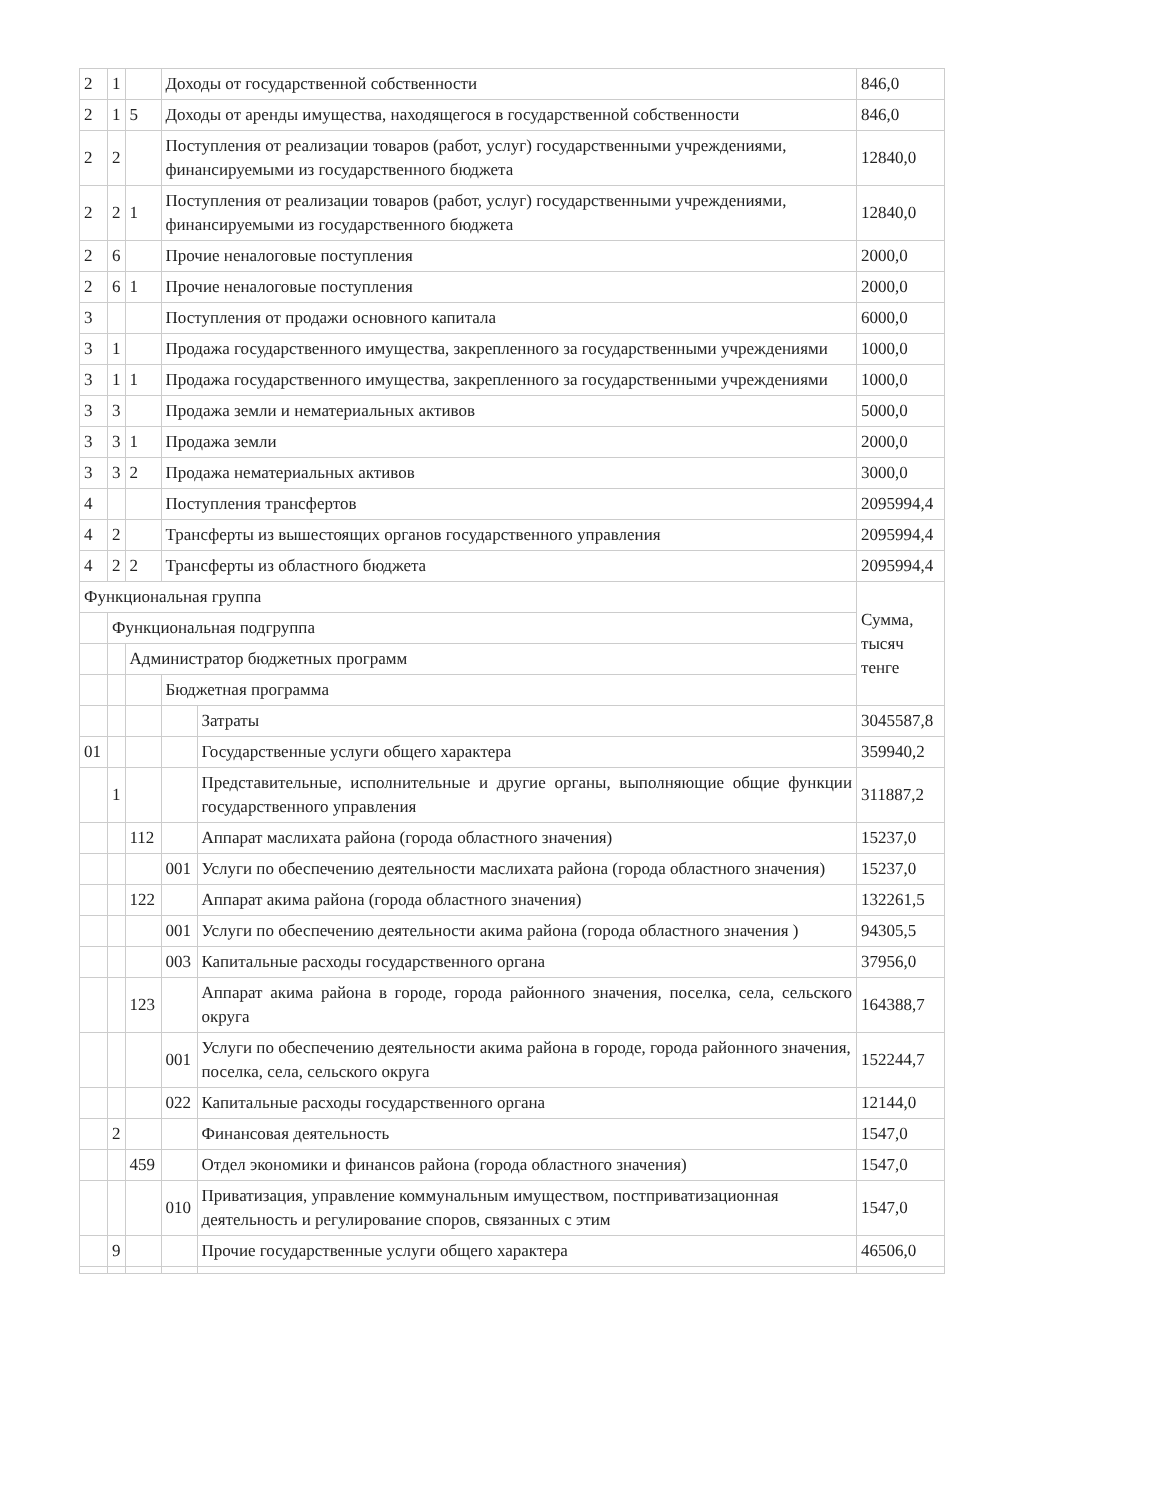| 2 | 1 | | Доходы от государственной собственности | | 846,0 |
| 2 | 1 | 5 | Доходы от аренды имущества, находящегося в государственной собственности | | 846,0 |
| 2 | 2 | | Поступления от реализации товаров (работ, услуг) государственными учреждениями, финансируемыми из государственного бюджета | | 12840,0 |
| 2 | 2 | 1 | Поступления от реализации товаров (работ, услуг) государственными учреждениями, финансируемыми из государственного бюджета | | 12840,0 |
| 2 | 6 | | Прочие неналоговые поступления | | 2000,0 |
| 2 | 6 | 1 | Прочие неналоговые поступления | | 2000,0 |
| 3 | | | Поступления от продажи основного капитала | | 6000,0 |
| 3 | 1 | | Продажа государственного имущества, закрепленного за государственными учреждениями | | 1000,0 |
| 3 | 1 | 1 | Продажа государственного имущества, закрепленного за государственными учреждениями | | 1000,0 |
| 3 | 3 | | Продажа земли и нематериальных активов | | 5000,0 |
| 3 | 3 | 1 | Продажа земли | | 2000,0 |
| 3 | 3 | 2 | Продажа нематериальных активов | | 3000,0 |
| 4 | | | Поступления трансфертов | | 2095994,4 |
| 4 | 2 | | Трансферты из вышестоящих органов государственного управления | | 2095994,4 |
| 4 | 2 | 2 | Трансферты из областного бюджета | | 2095994,4 |
| Функциональная группа | | | | | Сумма, тысяч тенге |
| | Функциональная подгруппа | | | | |
| | | Администратор бюджетных программ | | | |
| | | | Бюджетная программа | | |
| | | | | Затраты | 3045587,8 |
| 01 | | | | Государственные услуги общего характера | 359940,2 |
| | 1 | | | Представительные, исполнительные и другие органы, выполняющие общие функции государственного управления | 311887,2 |
| | | 112 | | Аппарат маслихата района (города областного значения) | 15237,0 |
| | | | 001 | Услуги по обеспечению деятельности маслихата района (города областного значения) | 15237,0 |
| | | 122 | | Аппарат акима района (города областного значения) | 132261,5 |
| | | | 001 | Услуги по обеспечению деятельности акима района (города областного значения ) | 94305,5 |
| | | | 003 | Капитальные расходы государственного органа | 37956,0 |
| | | 123 | | Аппарат акима района в городе, города районного значения, поселка, села, сельского округа | 164388,7 |
| | | | 001 | Услуги по обеспечению деятельности акима района в городе, города районного значения, поселка, села, сельского округа | 152244,7 |
| | | | 022 | Капитальные расходы государственного органа | 12144,0 |
| | 2 | | | Финансовая деятельность | 1547,0 |
| | | 459 | | Отдел экономики и финансов района (города областного значения) | 1547,0 |
| | | | 010 | Приватизация, управление коммунальным имуществом, постприватизационная деятельность и регулирование споров, связанных с этим | 1547,0 |
| | 9 | | | Прочие государственные услуги общего характера | 46506,0 |